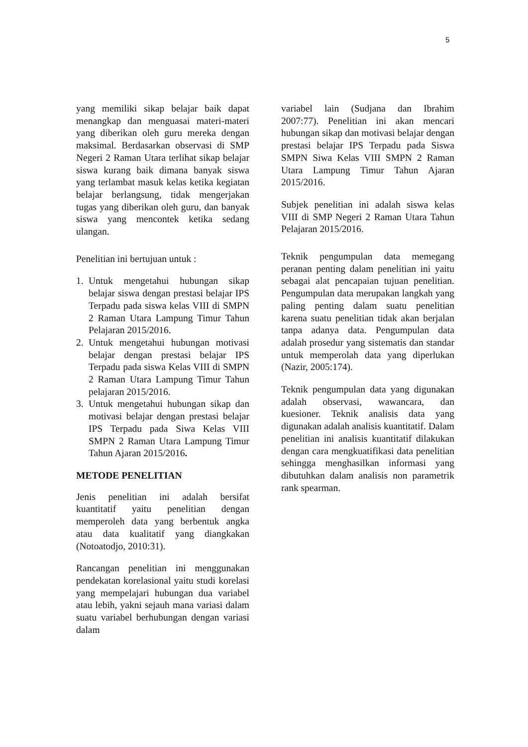5
yang memiliki sikap belajar baik dapat menangkap dan menguasai materi-materi yang diberikan oleh guru mereka dengan maksimal. Berdasarkan observasi di SMP Negeri 2 Raman Utara terlihat sikap belajar siswa kurang baik dimana banyak siswa yang terlambat masuk kelas ketika kegiatan belajar berlangsung, tidak mengerjakan tugas yang diberikan oleh guru, dan banyak siswa yang mencontek ketika sedang ulangan.
Penelitian ini bertujuan untuk :
1. Untuk mengetahui hubungan sikap belajar siswa dengan prestasi belajar IPS Terpadu pada siswa kelas VIII di SMPN 2 Raman Utara Lampung Timur Tahun Pelajaran 2015/2016.
2. Untuk mengetahui hubungan motivasi belajar dengan prestasi belajar IPS Terpadu pada siswa Kelas VIII di SMPN 2 Raman Utara Lampung Timur Tahun pelajaran 2015/2016.
3. Untuk mengetahui hubungan sikap dan motivasi belajar dengan prestasi belajar IPS Terpadu pada Siwa Kelas VIII SMPN 2 Raman Utara Lampung Timur Tahun Ajaran 2015/2016.
METODE PENELITIAN
Jenis penelitian ini adalah bersifat kuantitatif yaitu penelitian dengan memperoleh data yang berbentuk angka atau data kualitatif yang diangkakan (Notoatodjo, 2010:31).
Rancangan penelitian ini menggunakan pendekatan korelasional yaitu studi korelasi yang mempelajari hubungan dua variabel atau lebih, yakni sejauh mana variasi dalam suatu variabel berhubungan dengan variasi dalam
variabel lain (Sudjana dan Ibrahim 2007:77). Penelitian ini akan mencari hubungan sikap dan motivasi belajar dengan prestasi belajar IPS Terpadu pada Siswa SMPN Siwa Kelas VIII SMPN 2 Raman Utara Lampung Timur Tahun Ajaran 2015/2016.
Subjek penelitian ini adalah siswa kelas VIII di SMP Negeri 2 Raman Utara Tahun Pelajaran 2015/2016.
Teknik pengumpulan data memegang peranan penting dalam penelitian ini yaitu sebagai alat pencapaian tujuan penelitian. Pengumpulan data merupakan langkah yang paling penting dalam suatu penelitian karena suatu penelitian tidak akan berjalan tanpa adanya data. Pengumpulan data adalah prosedur yang sistematis dan standar untuk memperolah data yang diperlukan (Nazir, 2005:174).
Teknik pengumpulan data yang digunakan adalah observasi, wawancara, dan kuesioner. Teknik analisis data yang digunakan adalah analisis kuantitatif. Dalam penelitian ini analisis kuantitatif dilakukan dengan cara mengkuatifikasi data penelitian sehingga menghasilkan informasi yang dibutuhkan dalam analisis non parametrik rank spearman.